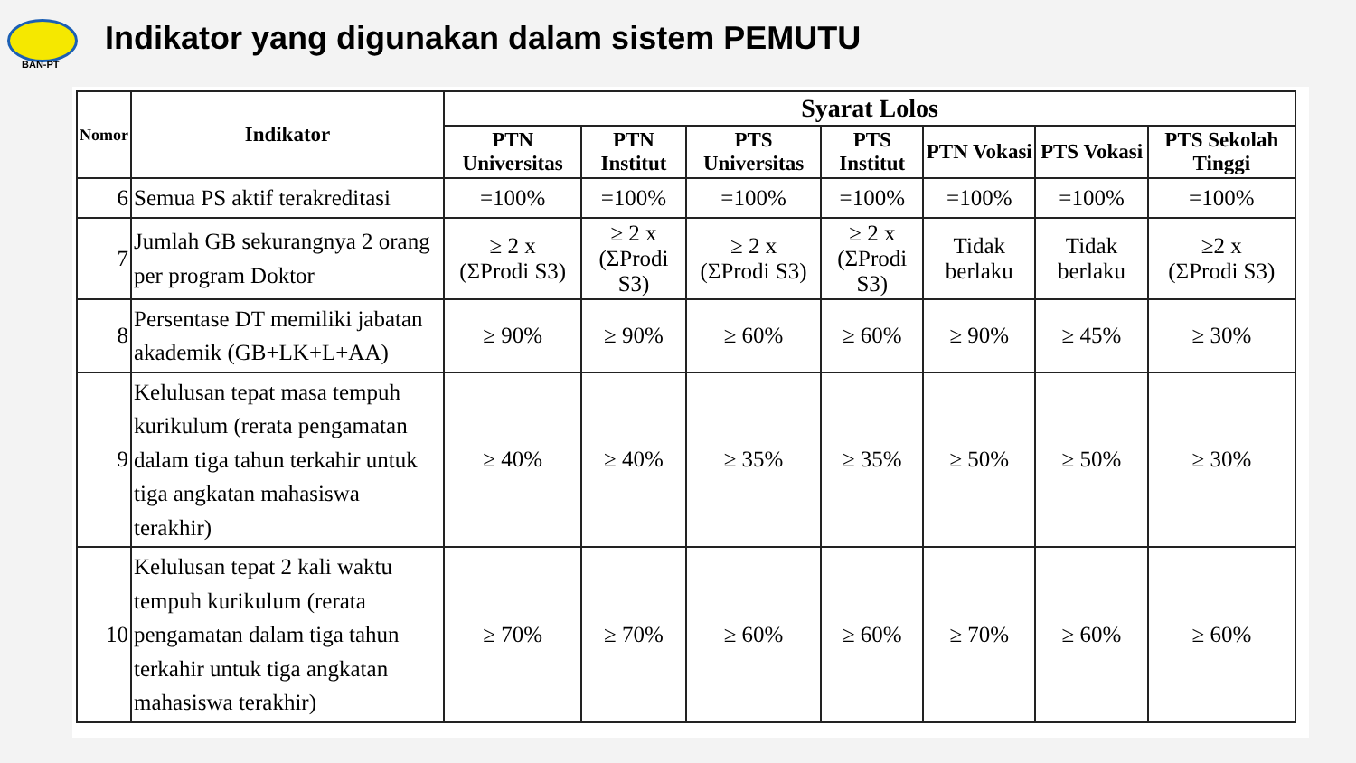BAN-PT
Indikator yang digunakan dalam sistem PEMUTU
| Nomor | Indikator | Syarat Lolos | | | | | | |
| --- | --- | --- | --- | --- | --- | --- | --- | --- |
| | | PTN Universitas | PTN Institut | PTS Universitas | PTS Institut | PTN Vokasi | PTS Vokasi | PTS Sekolah Tinggi |
| 6 | Semua PS aktif terakreditasi | =100% | =100% | =100% | =100% | =100% | =100% | =100% |
| 7 | Jumlah GB sekurangnya 2 orang per program Doktor | ≥ 2 x (ΣProdi S3) | ≥ 2 x (ΣProdi S3) | ≥ 2 x (ΣProdi S3) | ≥ 2 x (ΣProdi S3) | Tidak berlaku | Tidak berlaku | ≥2 x (ΣProdi S3) |
| 8 | Persentase DT memiliki jabatan akademik (GB+LK+L+AA) | ≥ 90% | ≥ 90% | ≥ 60% | ≥ 60% | ≥ 90% | ≥ 45% | ≥ 30% |
| 9 | Kelulusan tepat masa tempuh kurikulum (rerata pengamatan dalam tiga tahun terkahir untuk tiga angkatan mahasiswa terakhir) | ≥ 40% | ≥ 40% | ≥ 35% | ≥ 35% | ≥ 50% | ≥ 50% | ≥ 30% |
| 10 | Kelulusan tepat 2 kali waktu tempuh kurikulum (rerata pengamatan dalam tiga tahun terkahir untuk tiga angkatan mahasiswa terakhir) | ≥ 70% | ≥ 70% | ≥ 60% | ≥ 60% | ≥ 70% | ≥ 60% | ≥ 60% |